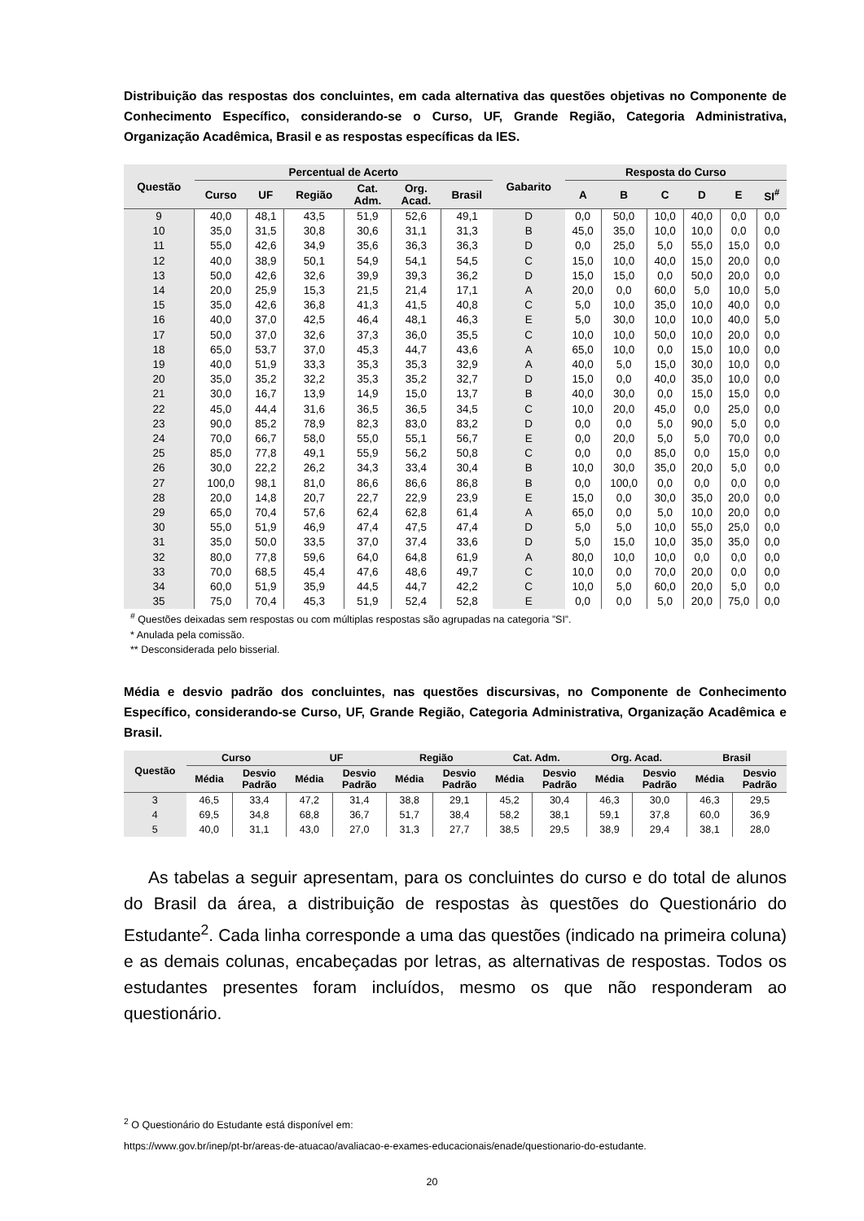Distribuição das respostas dos concluintes, em cada alternativa das questões objetivas no Componente de Conhecimento Específico, considerando-se o Curso, UF, Grande Região, Categoria Administrativa, Organização Acadêmica, Brasil e as respostas específicas da IES.
| Questão | Percentual de Acerto | | | | | | Gabarito | Resposta do Curso | | | | | |
| --- | --- | --- | --- | --- | --- | --- | --- | --- | --- | --- | --- | --- | --- |
| | Curso | UF | Região | Cat. Adm. | Org. Acad. | Brasil | | A | B | C | D | E | SI<sup>#</sup> |
| 9 | 40,0 | 48,1 | 43,5 | 51,9 | 52,6 | 49,1 | D | 0,0 | 50,0 | 10,0 | 40,0 | 0,0 | 0,0 |
| 10 | 35,0 | 31,5 | 30,8 | 30,6 | 31,1 | 31,3 | B | 45,0 | 35,0 | 10,0 | 10,0 | 0,0 | 0,0 |
| 11 | 55,0 | 42,6 | 34,9 | 35,6 | 36,3 | 36,3 | D | 0,0 | 25,0 | 5,0 | 55,0 | 15,0 | 0,0 |
| 12 | 40,0 | 38,9 | 50,1 | 54,9 | 54,1 | 54,5 | C | 15,0 | 10,0 | 40,0 | 15,0 | 20,0 | 0,0 |
| 13 | 50,0 | 42,6 | 32,6 | 39,9 | 39,3 | 36,2 | D | 15,0 | 15,0 | 0,0 | 50,0 | 20,0 | 0,0 |
| 14 | 20,0 | 25,9 | 15,3 | 21,5 | 21,4 | 17,1 | A | 20,0 | 0,0 | 60,0 | 5,0 | 10,0 | 5,0 |
| 15 | 35,0 | 42,6 | 36,8 | 41,3 | 41,5 | 40,8 | C | 5,0 | 10,0 | 35,0 | 10,0 | 40,0 | 0,0 |
| 16 | 40,0 | 37,0 | 42,5 | 46,4 | 48,1 | 46,3 | E | 5,0 | 30,0 | 10,0 | 10,0 | 40,0 | 5,0 |
| 17 | 50,0 | 37,0 | 32,6 | 37,3 | 36,0 | 35,5 | C | 10,0 | 10,0 | 50,0 | 10,0 | 20,0 | 0,0 |
| 18 | 65,0 | 53,7 | 37,0 | 45,3 | 44,7 | 43,6 | A | 65,0 | 10,0 | 0,0 | 15,0 | 10,0 | 0,0 |
| 19 | 40,0 | 51,9 | 33,3 | 35,3 | 35,3 | 32,9 | A | 40,0 | 5,0 | 15,0 | 30,0 | 10,0 | 0,0 |
| 20 | 35,0 | 35,2 | 32,2 | 35,3 | 35,2 | 32,7 | D | 15,0 | 0,0 | 40,0 | 35,0 | 10,0 | 0,0 |
| 21 | 30,0 | 16,7 | 13,9 | 14,9 | 15,0 | 13,7 | B | 40,0 | 30,0 | 0,0 | 15,0 | 15,0 | 0,0 |
| 22 | 45,0 | 44,4 | 31,6 | 36,5 | 36,5 | 34,5 | C | 10,0 | 20,0 | 45,0 | 0,0 | 25,0 | 0,0 |
| 23 | 90,0 | 85,2 | 78,9 | 82,3 | 83,0 | 83,2 | D | 0,0 | 0,0 | 5,0 | 90,0 | 5,0 | 0,0 |
| 24 | 70,0 | 66,7 | 58,0 | 55,0 | 55,1 | 56,7 | E | 0,0 | 20,0 | 5,0 | 5,0 | 70,0 | 0,0 |
| 25 | 85,0 | 77,8 | 49,1 | 55,9 | 56,2 | 50,8 | C | 0,0 | 0,0 | 85,0 | 0,0 | 15,0 | 0,0 |
| 26 | 30,0 | 22,2 | 26,2 | 34,3 | 33,4 | 30,4 | B | 10,0 | 30,0 | 35,0 | 20,0 | 5,0 | 0,0 |
| 27 | 100,0 | 98,1 | 81,0 | 86,6 | 86,6 | 86,8 | B | 0,0 | 100,0 | 0,0 | 0,0 | 0,0 | 0,0 |
| 28 | 20,0 | 14,8 | 20,7 | 22,7 | 22,9 | 23,9 | E | 15,0 | 0,0 | 30,0 | 35,0 | 20,0 | 0,0 |
| 29 | 65,0 | 70,4 | 57,6 | 62,4 | 62,8 | 61,4 | A | 65,0 | 0,0 | 5,0 | 10,0 | 20,0 | 0,0 |
| 30 | 55,0 | 51,9 | 46,9 | 47,4 | 47,5 | 47,4 | D | 5,0 | 5,0 | 10,0 | 55,0 | 25,0 | 0,0 |
| 31 | 35,0 | 50,0 | 33,5 | 37,0 | 37,4 | 33,6 | D | 5,0 | 15,0 | 10,0 | 35,0 | 35,0 | 0,0 |
| 32 | 80,0 | 77,8 | 59,6 | 64,0 | 64,8 | 61,9 | A | 80,0 | 10,0 | 10,0 | 0,0 | 0,0 | 0,0 |
| 33 | 70,0 | 68,5 | 45,4 | 47,6 | 48,6 | 49,7 | C | 10,0 | 0,0 | 70,0 | 20,0 | 0,0 | 0,0 |
| 34 | 60,0 | 51,9 | 35,9 | 44,5 | 44,7 | 42,2 | C | 10,0 | 5,0 | 60,0 | 20,0 | 5,0 | 0,0 |
| 35 | 75,0 | 70,4 | 45,3 | 51,9 | 52,4 | 52,8 | E | 0,0 | 0,0 | 5,0 | 20,0 | 75,0 | 0,0 |
<sup>#</sup> Questões deixadas sem respostas ou com múltiplas respostas são agrupadas na categoria ”SI”.
* Anulada pela comissão.
** Desconsiderada pelo bisserial.
Média e desvio padrão dos concluintes, nas questões discursivas, no Componente de Conhecimento Específico, considerando-se Curso, UF, Grande Região, Categoria Administrativa, Organização Acadêmica e Brasil.
| Questão | Curso | | UF | | Região | | Cat. Adm. | | Org. Acad. | | Brasil | |
| --- | --- | --- | --- | --- | --- | --- | --- | --- | --- | --- | --- | --- |
| | Média | Desvio Padrão | Média | Desvio Padrão | Média | Desvio Padrão | Média | Desvio Padrão | Média | Desvio Padrão | Média | Desvio Padrão |
| 3 | 46,5 | 33,4 | 47,2 | 31,4 | 38,8 | 29,1 | 45,2 | 30,4 | 46,3 | 30,0 | 46,3 | 29,5 |
| 4 | 69,5 | 34,8 | 68,8 | 36,7 | 51,7 | 38,4 | 58,2 | 38,1 | 59,1 | 37,8 | 60,0 | 36,9 |
| 5 | 40,0 | 31,1 | 43,0 | 27,0 | 31,3 | 27,7 | 38,5 | 29,5 | 38,9 | 29,4 | 38,1 | 28,0 |
As tabelas a seguir apresentam, para os concluintes do curso e do total de alunos do Brasil da área, a distribuição de respostas às questões do Questionário do Estudante<sup>2</sup>. Cada linha corresponde a uma das questões (indicado na primeira coluna) e as demais colunas, encabeçadas por letras, as alternativas de respostas. Todos os estudantes presentes foram incluídos, mesmo os que não responderam ao questionário.
<sup>2</sup> O Questionário do Estudante está disponível em:
https://www.gov.br/inep/pt-br/areas-de-atuacao/avaliacao-e-exames-educacionais/enade/questionario-do-estudante.
20